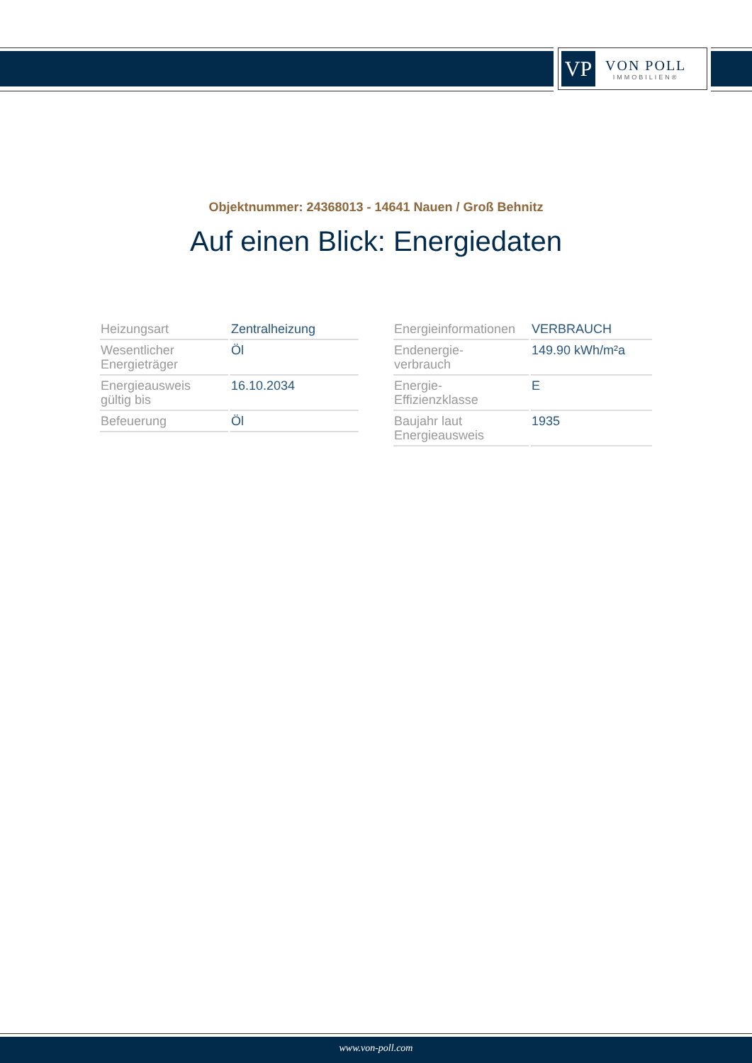VP
VON POLL
IMMOBILIEN®
Objektnummer: 24368013 - 14641 Nauen / Groß Behnitz
Auf einen Blick: Energiedaten
| Heizungsart | Zentralheizung |
| Wesentlicher Energieträger | Öl |
| Energieausweis gültig bis | 16.10.2034 |
| Befeuerung | Öl |
| Energieinformationen | VERBRAUCH |
| Endenergie- verbrauch | 149.90 kWh/m²a |
| Energie- Effizienzklasse | E |
| Baujahr laut Energieausweis | 1935 |
www.von-poll.com